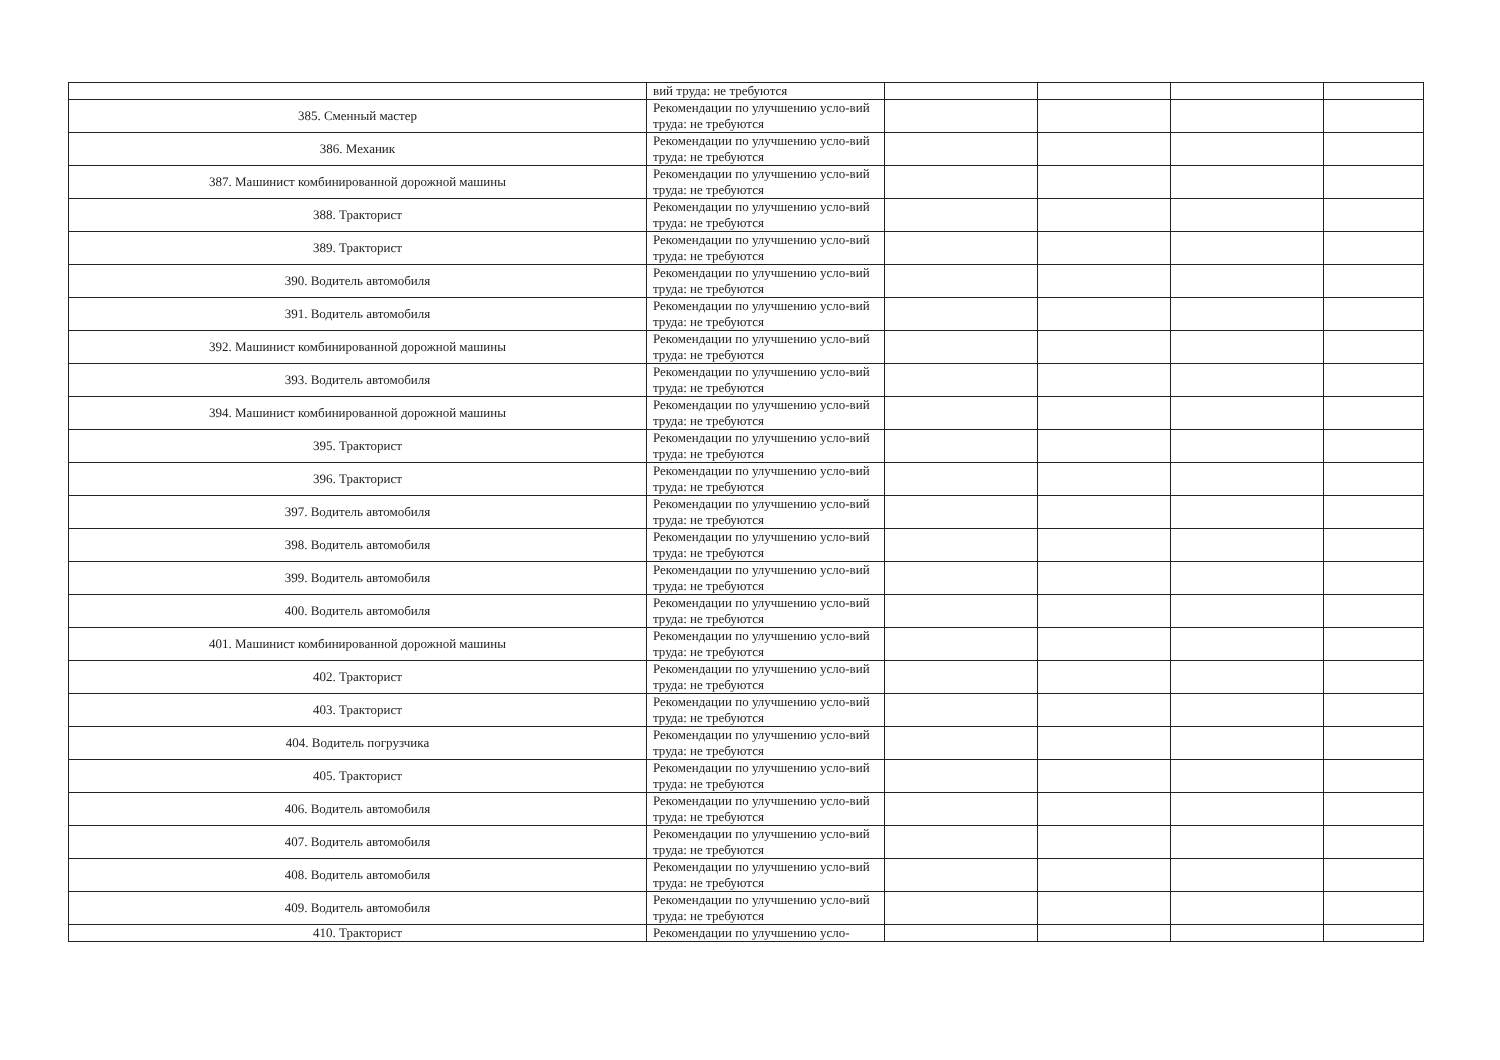| | вий труда: не требуются | | | | |
| 385. Сменный мастер | Рекомендации по улучшению усло-вий труда: не требуются | | | | |
| 386. Механик | Рекомендации по улучшению усло-вий труда: не требуются | | | | |
| 387. Машинист комбинированной дорожной машины | Рекомендации по улучшению усло-вий труда: не требуются | | | | |
| 388. Тракторист | Рекомендации по улучшению усло-вий труда: не требуются | | | | |
| 389. Тракторист | Рекомендации по улучшению усло-вий труда: не требуются | | | | |
| 390. Водитель автомобиля | Рекомендации по улучшению усло-вий труда: не требуются | | | | |
| 391. Водитель автомобиля | Рекомендации по улучшению усло-вий труда: не требуются | | | | |
| 392. Машинист комбинированной дорожной машины | Рекомендации по улучшению усло-вий труда: не требуются | | | | |
| 393. Водитель автомобиля | Рекомендации по улучшению усло-вий труда: не требуются | | | | |
| 394. Машинист комбинированной дорожной машины | Рекомендации по улучшению усло-вий труда: не требуются | | | | |
| 395. Тракторист | Рекомендации по улучшению усло-вий труда: не требуются | | | | |
| 396. Тракторист | Рекомендации по улучшению усло-вий труда: не требуются | | | | |
| 397. Водитель автомобиля | Рекомендации по улучшению усло-вий труда: не требуются | | | | |
| 398. Водитель автомобиля | Рекомендации по улучшению усло-вий труда: не требуются | | | | |
| 399. Водитель автомобиля | Рекомендации по улучшению усло-вий труда: не требуются | | | | |
| 400. Водитель автомобиля | Рекомендации по улучшению усло-вий труда: не требуются | | | | |
| 401. Машинист комбинированной дорожной машины | Рекомендации по улучшению усло-вий труда: не требуются | | | | |
| 402. Тракторист | Рекомендации по улучшению усло-вий труда: не требуются | | | | |
| 403. Тракторист | Рекомендации по улучшению усло-вий труда: не требуются | | | | |
| 404. Водитель погрузчика | Рекомендации по улучшению усло-вий труда: не требуются | | | | |
| 405. Тракторист | Рекомендации по улучшению усло-вий труда: не требуются | | | | |
| 406. Водитель автомобиля | Рекомендации по улучшению усло-вий труда: не требуются | | | | |
| 407. Водитель автомобиля | Рекомендации по улучшению усло-вий труда: не требуются | | | | |
| 408. Водитель автомобиля | Рекомендации по улучшению усло-вий труда: не требуются | | | | |
| 409. Водитель автомобиля | Рекомендации по улучшению усло-вий труда: не требуются | | | | |
| 410. Тракторист | Рекомендации по улучшению усло- | | | | |